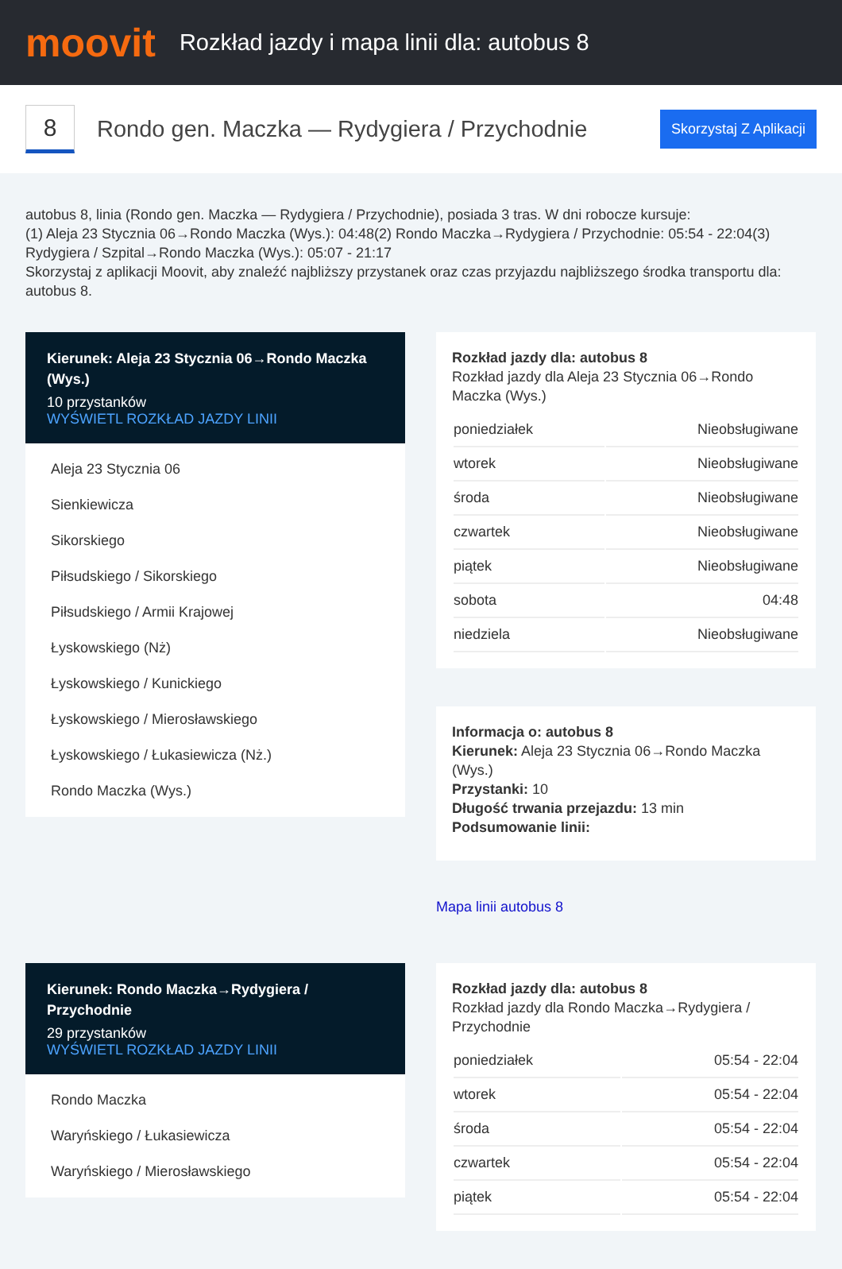moovit
Rozkład jazdy i mapa linii dla: autobus 8
8
Rondo gen. Maczka — Rydygiera / Przychodnie
Skorzystaj Z Aplikacji
autobus 8, linia (Rondo gen. Maczka — Rydygiera / Przychodnie), posiada 3 tras. W dni robocze kursuje:
(1) Aleja 23 Stycznia 06→Rondo Maczka (Wys.): 04:48(2) Rondo Maczka→Rydygiera / Przychodnie: 05:54 - 22:04(3) Rydygiera / Szpital→Rondo Maczka (Wys.): 05:07 - 21:17
Skorzystaj z aplikacji Moovit, aby znaleźć najbliższy przystanek oraz czas przyjazdu najbliższego środka transportu dla: autobus 8.
Kierunek: Aleja 23 Stycznia 06→Rondo Maczka (Wys.)
10 przystanków
WYŚWIETL ROZKŁAD JAZDY LINII
Aleja 23 Stycznia 06
Sienkiewicza
Sikorskiego
Piłsudskiego / Sikorskiego
Piłsudskiego / Armii Krajowej
Łyskowskiego (Nż)
Łyskowskiego / Kunickiego
Łyskowskiego / Mierosławskiego
Łyskowskiego / Łukasiewicza (Nż.)
Rondo Maczka (Wys.)
Rozkład jazdy dla: autobus 8
Rozkład jazdy dla Aleja 23 Stycznia 06→Rondo Maczka (Wys.)
| poniedziałek | Nieobsługiwane |
| wtorek | Nieobsługiwane |
| środa | Nieobsługiwane |
| czwartek | Nieobsługiwane |
| piątek | Nieobsługiwane |
| sobota | 04:48 |
| niedziela | Nieobsługiwane |
Informacja o: autobus 8
Kierunek: Aleja 23 Stycznia 06→Rondo Maczka (Wys.)
Przystanki: 10
Długość trwania przejazdu: 13 min
Podsumowanie linii:
Mapa linii autobus 8
Kierunek: Rondo Maczka→Rydygiera / Przychodnie
29 przystanków
WYŚWIETL ROZKŁAD JAZDY LINII
Rondo Maczka
Waryńskiego / Łukasiewicza
Waryńskiego / Mierosławskiego
Rozkład jazdy dla: autobus 8
Rozkład jazdy dla Rondo Maczka→Rydygiera / Przychodnie
| poniedziałek | 05:54 - 22:04 |
| wtorek | 05:54 - 22:04 |
| środa | 05:54 - 22:04 |
| czwartek | 05:54 - 22:04 |
| piątek | 05:54 - 22:04 |